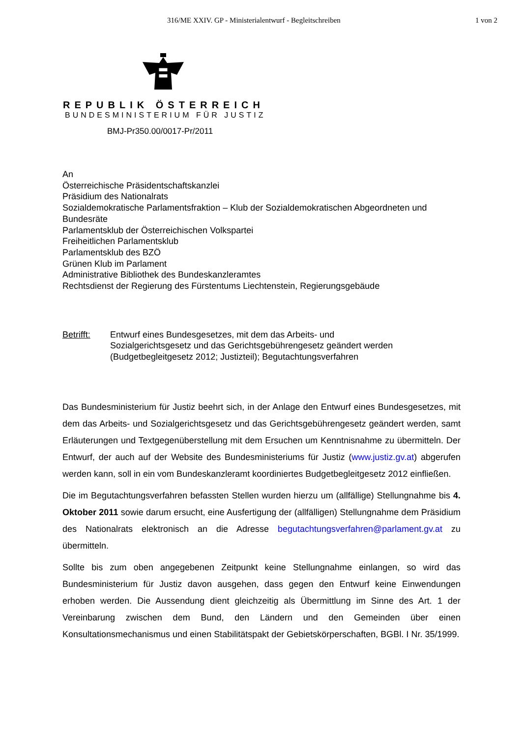316/ME XXIV. GP - Ministerialentwurf - Begleitschreiben 1 von 2
REPUBLIK ÖSTERREICH
BUNDESMINISTERIUM FÜR JUSTIZ
BMJ-Pr350.00/0017-Pr/2011
An
Österreichische Präsidentschaftskanzlei
Präsidium des Nationalrats
Sozialdemokratische Parlamentsfraktion – Klub der Sozialdemokratischen Abgeordneten und Bundesräte
Parlamentsklub der Österreichischen Volkspartei
Freiheitlichen Parlamentsklub
Parlamentsklub des BZÖ
Grünen Klub im Parlament
Administrative Bibliothek des Bundeskanzleramtes
Rechtsdienst der Regierung des Fürstentums Liechtenstein, Regierungsgebäude
Betrifft: Entwurf eines Bundesgesetzes, mit dem das Arbeits- und
Sozialgerichtsgesetz und das Gerichtsgebührengesetz geändert werden
(Budgetbegleitgesetz 2012; Justizteil); Begutachtungsverfahren
Das Bundesministerium für Justiz beehrt sich, in der Anlage den Entwurf eines Bundesgesetzes, mit dem das Arbeits- und Sozialgerichtsgesetz und das Gerichtsgebührengesetz geändert werden, samt Erläuterungen und Textgegenüberstellung mit dem Ersuchen um Kenntnisnahme zu übermitteln. Der Entwurf, der auch auf der Website des Bundesministeriums für Justiz (www.justiz.gv.at) abgerufen werden kann, soll in ein vom Bundeskanzleramt koordiniertes Budgetbegleitgesetz 2012 einfließen.
Die im Begutachtungsverfahren befassten Stellen wurden hierzu um (allfällige) Stellungnahme bis 4. Oktober 2011 sowie darum ersucht, eine Ausfertigung der (allfälligen) Stellungnahme dem Präsidium des Nationalrats elektronisch an die Adresse begutachtungsverfahren@parlament.gv.at zu übermitteln.
Sollte bis zum oben angegebenen Zeitpunkt keine Stellungnahme einlangen, so wird das Bundesministerium für Justiz davon ausgehen, dass gegen den Entwurf keine Einwendungen erhoben werden. Die Aussendung dient gleichzeitig als Übermittlung im Sinne des Art. 1 der Vereinbarung zwischen dem Bund, den Ländern und den Gemeinden über einen Konsultationsmechanismus und einen Stabilitätspakt der Gebietskörperschaften, BGBl. I Nr. 35/1999.